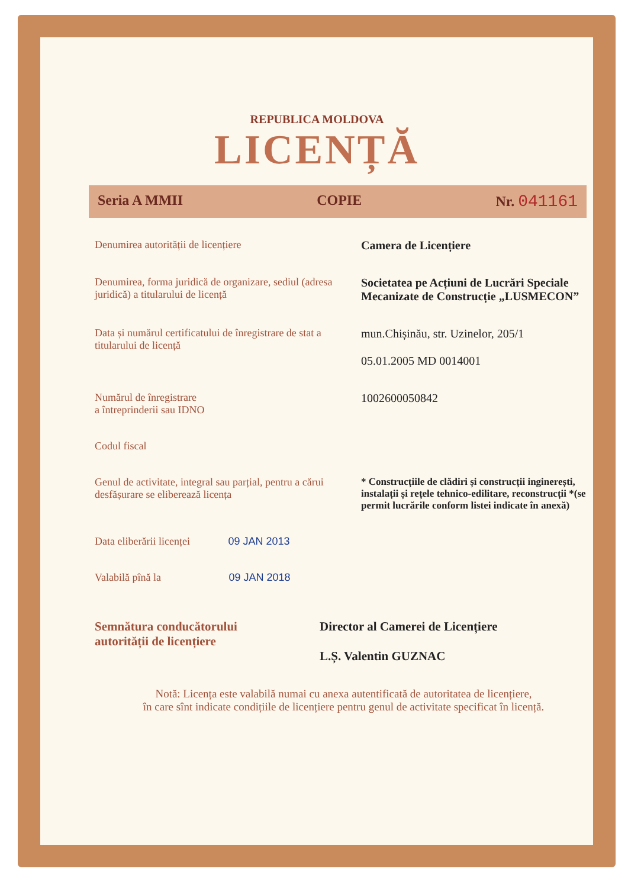REPUBLICA MOLDOVA
LICENȚĂ
Seria A MMII COPIE Nr. 041161
Denumirea autorității de licențiere Camera de Licențiere
Denumirea, forma juridică de organizare, sediul (adresa juridică) a titularului de licență
Societatea pe Acțiuni de Lucrări Speciale Mecanizate de Construcție „LUSMECON”
Data și numărul certificatului de înregistrare de stat a titularului de licență
mun.Chișinău, str. Uzinelor, 205/1
05.01.2005 MD 0014001
Numărul de înregistrare
a întreprinderii sau IDNO
1002600050842
Codul fiscal
Genul de activitate, integral sau parțial, pentru a cărui desfășurare se eliberează licența
* Construcțiile de clădiri și construcții inginerești, instalații și rețele tehnico-edilitare, reconstrucții *(se permit lucrările conform listei indicate în anexă)
Data eliberării licenței 09 JAN 2013
Valabilă pînă la 09 JAN 2018
Semnătura conducătorului
autorității de licențiere
Director al Camerei de Licențiere
L.Ș. Valentin GUZNAC
Notă: Licența este valabilă numai cu anexa autentificată de autoritatea de licențiere,
în care sînt indicate condițiile de licențiere pentru genul de activitate specificat în licență.